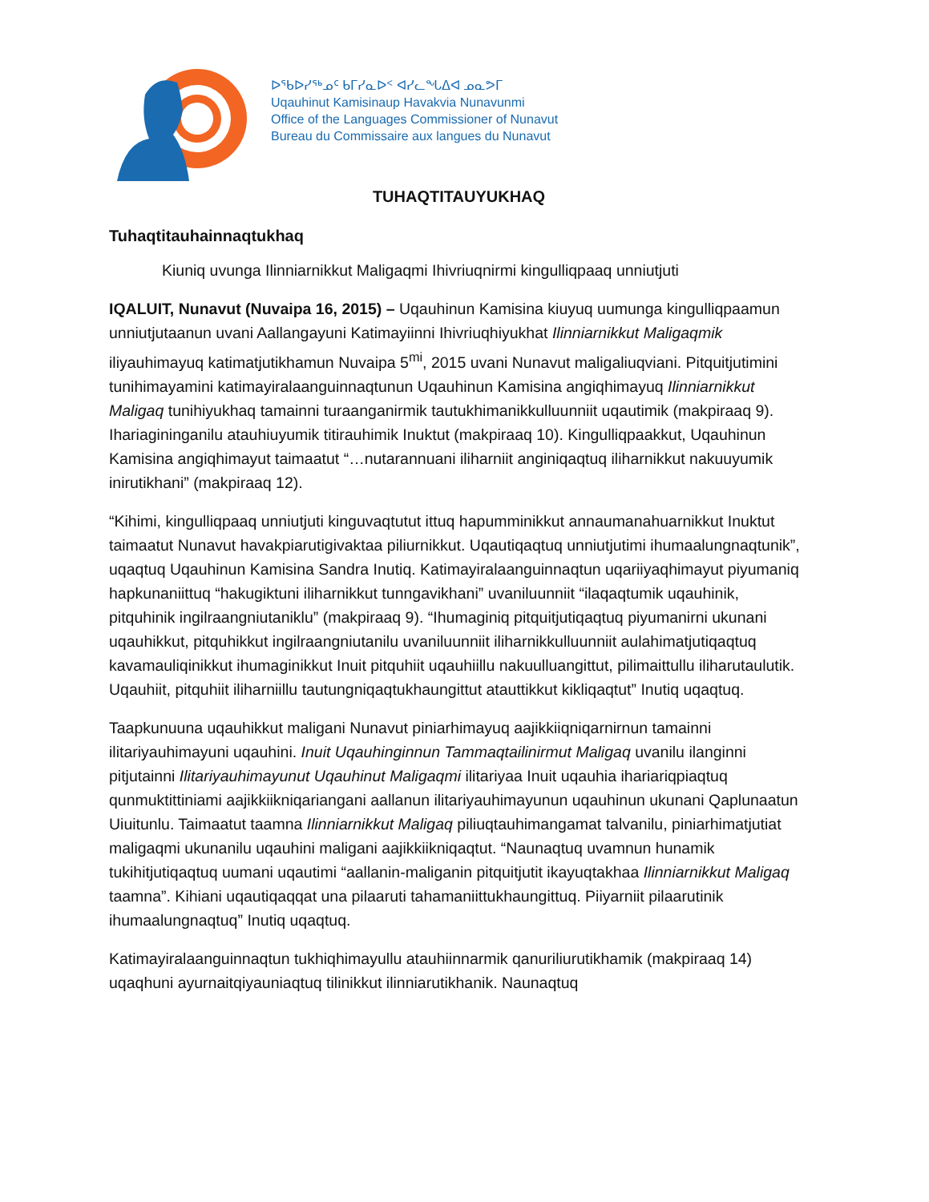ᐅᖃᐅᓯᖅᓄᑦ ᑲᒥᓯᓇᐅᑉ ᐊᓯᓚᖓᐃᐊ ᓄᓇᕗᒥ
Uqauhinut Kamisinaup Havakvia Nunavunmi
Office of the Languages Commissioner of Nunavut
Bureau du Commissaire aux langues du Nunavut
TUHAQTITAUYUKHAQ
Tuhaqtitauhainnaqtukhaq
Kiuniq uvunga Ilinniarnikkut Maligaqmi Ihivriuqnirmi kingulliqpaaq unniutjuti
IQALUIT, Nunavut (Nuvaipa 16, 2015) – Uqauhinun Kamisina kiuyuq uumunga kingulliqpaamun unniutjutaanun uvani Aallangayuni Katimayiinni Ihivriuqhiyukhat Ilinniarnikkut Maligaqmik iliyauhimayuq katimatjutikhamun Nuvaipa 5<sup>mi</sup>, 2015 uvani Nunavut maligaliuqviani. Pitquitjutimini tunihimayamini katimayiralaanguinnaqtunun Uqauhinun Kamisina angiqhimayuq Ilinniarnikkut Maligaq tunihiyukhaq tamainni turaanganirmik tautukhimanikkulluunniit uqautimik (makpiraaq 9). Ihariagininganilu atauhiuyumik titirauhimik Inuktut (makpiraaq 10). Kingulliqpaakkut, Uqauhinun Kamisina angiqhimayut taimaatut “…nutarannuani iliharniit anginiqaqtuq iliharnikkut nakuuyumik inirutikhani” (makpiraaq 12).
“Kihimi, kingulliqpaaq unniutjuti kinguvaqtutut ittuq hapumminikkut annaumanahuarnikkut Inuktut taimaatut Nunavut havakpiarutigivaktaa piliurnikkut. Uqautiqaqtuq unniutjutimi ihumaalungnaqtunik”, uqaqtuq Uqauhinun Kamisina Sandra Inutiq. Katimayiralaanguinnaqtun uqariiyaqhimayut piyumaniq hapkunaniittuq “hakugiktuni iliharnikkut tunngavikhani” uvaniluunniit “ilaqaqtumik uqauhinik, pitquhinik ingilraangniutaniklu” (makpiraaq 9). “Ihumaginiq pitquitjutiqaqtuq piyumanirni ukunani uqauhikkut, pitquhikkut ingilraangniutanilu uvaniluunniit iliharnikkulluunniit aulahimatjutiqaqtuq kavamauliqinikkut ihumaginikkut Inuit pitquhiit uqauhiillu nakuulluangittut, pilimaittullu iliharutaulutik. Uqauhiit, pitquhiit iliharniillu tautungniqaqtukhaungittut atauttikkut kikliqaqtut” Inutiq uqaqtuq.
Taapkunuuna uqauhikkut maligani Nunavut piniarhimayuq aajikkiiqniqarnirnun tamainni ilitariyauhimayuni uqauhini. Inuit Uqauhinginnun Tammaqtailinirmut Maligaq uvanilu ilanginni pitjutainni Ilitariyauhimayunut Uqauhinut Maligaqmi ilitariyaa Inuit uqauhia ihariariqpiaqtuq qunmuktittiniami aajikkiikniqariangani aallanun ilitariyauhimayunun uqauhinun ukunani Qaplunaatun Uiuitunlu. Taimaatut taamna Ilinniarnikkut Maligaq piliuqtauhimangamat talvanilu, piniarhimatjutiat maligaqmi ukunanilu uqauhini maligani aajikkiikniqaqtut. “Naunaqtuq uvamnun hunamik tukihitjutiqaqtuq uumani uqautimi “aallanin-maliganin pitquitjutit ikayuqtakhaa Ilinniarnikkut Maligaq taamna”. Kihiani uqautiqaqqat una pilaaruti tahamaniittukhaungittuq. Piiyarniit pilaarutinik ihumaalungnaqtuq” Inutiq uqaqtuq.
Katimayiralaanguinnaqtun tukhiqhimayullu atauhiinnarmik qanuriliurutikhamik (makpiraaq 14) uqaqhuni ayurnaitqiyauniaqtuq tilinikkut ilinniarutikhanik. Naunaqtuq